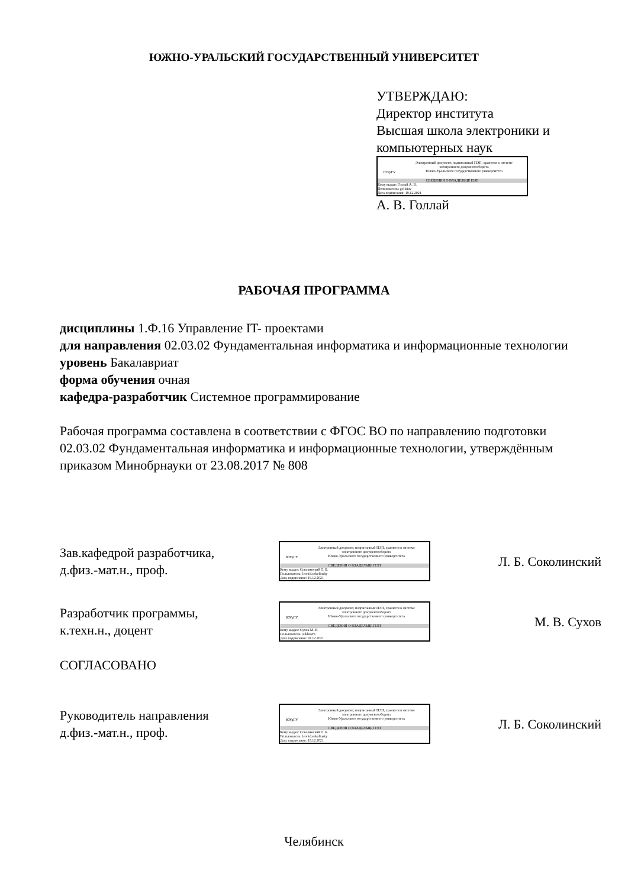ЮЖНО-УРАЛЬСКИЙ ГОСУДАРСТВЕННЫЙ УНИВЕРСИТЕТ
УТВЕРЖДАЮ:
Директор института
Высшая школа электроники и
компьютерных наук
ЮУрГУ
Электронный документ, подписанный ПЭП, хранится в системе
электронного документооборота
Южно-Уральского государственного университета
СВЕДЕНИЯ О ВЛАДЕЛЬЦЕ ПЭП
Кому выдан: Голлай А. В.
Пользователь: gollaiav
Дата подписания: 19.12.2021
А. В. Голлай
РАБОЧАЯ ПРОГРАММА
дисциплины 1.Ф.16 Управление IT- проектами
для направления 02.03.02 Фундаментальная информатика и информационные технологии
уровень Бакалавриат
форма обучения очная
кафедра-разработчик Системное программирование
Рабочая программа составлена в соответствии с ФГОС ВО по направлению подготовки 02.03.02 Фундаментальная информатика и информационные технологии, утверждённым приказом Минобрнауки от 23.08.2017 № 808
Зав.кафедрой разработчика,
д.физ.-мат.н., проф.
ЮУрГУ
Электронный документ, подписанный ПЭП, хранится в системе
электронного документооборота
Южно-Уральского государственного университета
СВЕДЕНИЯ О ВЛАДЕЛЬЦЕ ПЭП
Кому выдан: Соколинский Л. Б.
Пользователь: leonid.sokolinsky
Дата подписания: 16.12.2021
Л. Б. Соколинский
Разработчик программы,
к.техн.н., доцент
ЮУрГУ
Электронный документ, подписанный ПЭП, хранится в системе
электронного документооборота
Южно-Уральского государственного университета
СВЕДЕНИЯ О ВЛАДЕЛЬЦЕ ПЭП
Кому выдан: Сухов М. В.
Пользователь: sukhovm
Дата подписания: 02.12.2021
М. В. Сухов
СОГЛАСОВАНО
Руководитель направления
д.физ.-мат.н., проф.
ЮУрГУ
Электронный документ, подписанный ПЭП, хранится в системе
электронного документооборота
Южно-Уральского государственного университета
СВЕДЕНИЯ О ВЛАДЕЛЬЦЕ ПЭП
Кому выдан: Соколинский Л. Б.
Пользователь: leonid.sokolinsky
Дата подписания: 18.12.2021
Л. Б. Соколинский
Челябинск